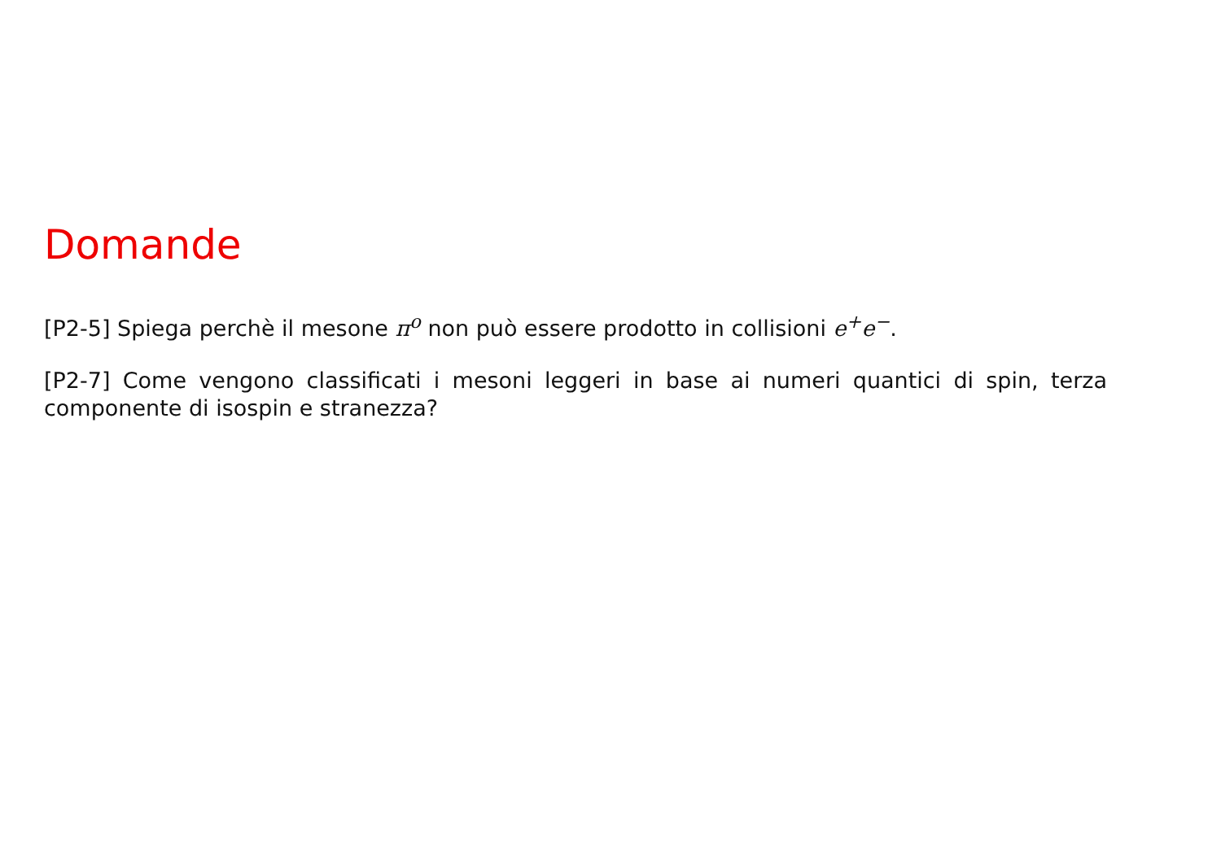Domande
[P2-5] Spiega perchè il mesone π<sup>o</sup> non può essere prodotto in collisioni e<sup>+</sup>e<sup>−</sup>.
[P2-7] Come vengono classificati i mesoni leggeri in base ai numeri quantici di spin, terza componente di isospin e stranezza?